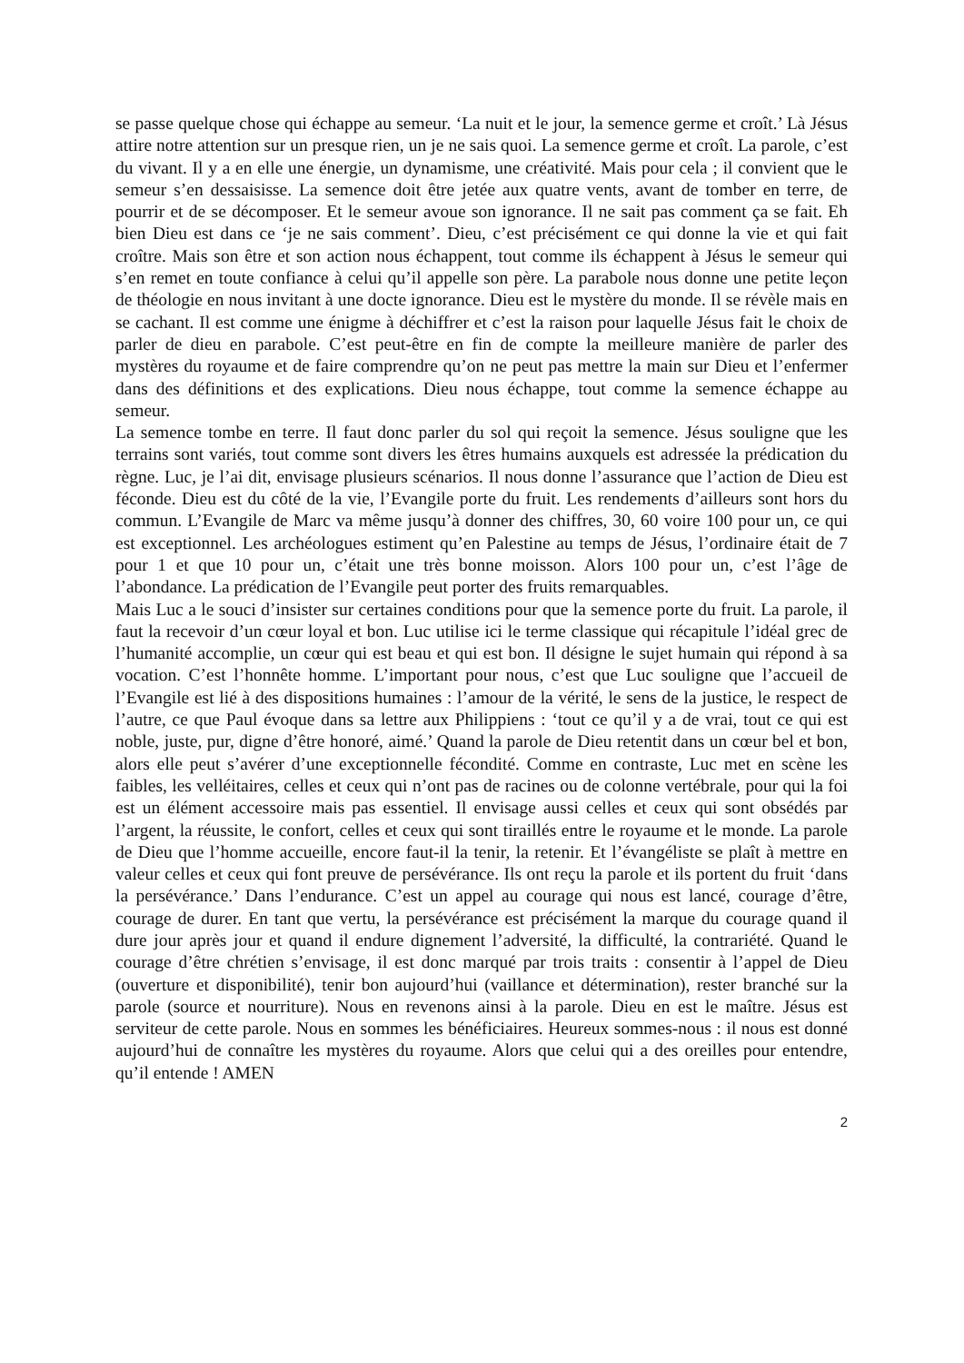se passe quelque chose qui échappe au semeur. ‘La nuit et le jour, la semence germe et croît.’ Là Jésus attire notre attention sur un presque rien, un je ne sais quoi. La semence germe et croît. La parole, c’est du vivant. Il y a en elle une énergie, un dynamisme, une créativité. Mais pour cela ; il convient que le semeur s’en dessaisisse. La semence doit être jetée aux quatre vents, avant de tomber en terre, de pourrir et de se décomposer. Et le semeur avoue son ignorance. Il ne sait pas comment ça se fait. Eh bien Dieu est dans ce ‘je ne sais comment’. Dieu, c’est précisément ce qui donne la vie et qui fait croître. Mais son être et son action nous échappent, tout comme ils échappent à Jésus le semeur qui s’en remet en toute confiance à celui qu’il appelle son père. La parabole nous donne une petite leçon de théologie en nous invitant à une docte ignorance. Dieu est le mystère du monde. Il se révèle mais en se cachant. Il est comme une énigme à déchiffrer et c’est la raison pour laquelle Jésus fait le choix de parler de dieu en parabole. C’est peut-être en fin de compte la meilleure manière de parler des mystères du royaume et de faire comprendre qu’on ne peut pas mettre la main sur Dieu et l’enfermer dans des définitions et des explications. Dieu nous échappe, tout comme la semence échappe au semeur.
La semence tombe en terre. Il faut donc parler du sol qui reçoit la semence. Jésus souligne que les terrains sont variés, tout comme sont divers les êtres humains auxquels est adressée la prédication du règne. Luc, je l’ai dit, envisage plusieurs scénarios. Il nous donne l’assurance que l’action de Dieu est féconde. Dieu est du côté de la vie, l’Evangile porte du fruit. Les rendements d’ailleurs sont hors du commun. L’Evangile de Marc va même jusqu’à donner des chiffres, 30, 60 voire 100 pour un, ce qui est exceptionnel. Les archéologues estiment qu’en Palestine au temps de Jésus, l’ordinaire était de 7 pour 1 et que 10 pour un, c’était une très bonne moisson. Alors 100 pour un, c’est l’âge de l’abondance. La prédication de l’Evangile peut porter des fruits remarquables.
Mais Luc a le souci d’insister sur certaines conditions pour que la semence porte du fruit. La parole, il faut la recevoir d’un cœur loyal et bon. Luc utilise ici le terme classique qui récapitule l’idéal grec de l’humanité accomplie, un cœur qui est beau et qui est bon. Il désigne le sujet humain qui répond à sa vocation. C’est l’honnête homme. L’important pour nous, c’est que Luc souligne que l’accueil de l’Evangile est lié à des dispositions humaines : l’amour de la vérité, le sens de la justice, le respect de l’autre, ce que Paul évoque dans sa lettre aux Philippiens : ‘tout ce qu’il y a de vrai, tout ce qui est noble, juste, pur, digne d’être honoré, aimé.’ Quand la parole de Dieu retentit dans un cœur bel et bon, alors elle peut s’avérer d’une exceptionnelle fécondité. Comme en contraste, Luc met en scène les faibles, les velléitaires, celles et ceux qui n’ont pas de racines ou de colonne vertébrale, pour qui la foi est un élément accessoire mais pas essentiel. Il envisage aussi celles et ceux qui sont obsédés par l’argent, la réussite, le confort, celles et ceux qui sont tiraillés entre le royaume et le monde. La parole de Dieu que l’homme accueille, encore faut-il la tenir, la retenir. Et l’évangéliste se plaît à mettre en valeur celles et ceux qui font preuve de persévérance. Ils ont reçu la parole et ils portent du fruit ‘dans la persévérance.’ Dans l’endurance. C’est un appel au courage qui nous est lancé, courage d’être, courage de durer. En tant que vertu, la persévérance est précisément la marque du courage quand il dure jour après jour et quand il endure dignement l’adversité, la difficulté, la contrariété. Quand le courage d’être chrétien s’envisage, il est donc marqué par trois traits : consentir à l’appel de Dieu (ouverture et disponibilité), tenir bon aujourd’hui (vaillance et détermination), rester branché sur la parole (source et nourriture). Nous en revenons ainsi à la parole. Dieu en est le maître. Jésus est serviteur de cette parole. Nous en sommes les bénéficiaires. Heureux sommes-nous : il nous est donné aujourd’hui de connaître les mystères du royaume. Alors que celui qui a des oreilles pour entendre, qu’il entende ! AMEN
2